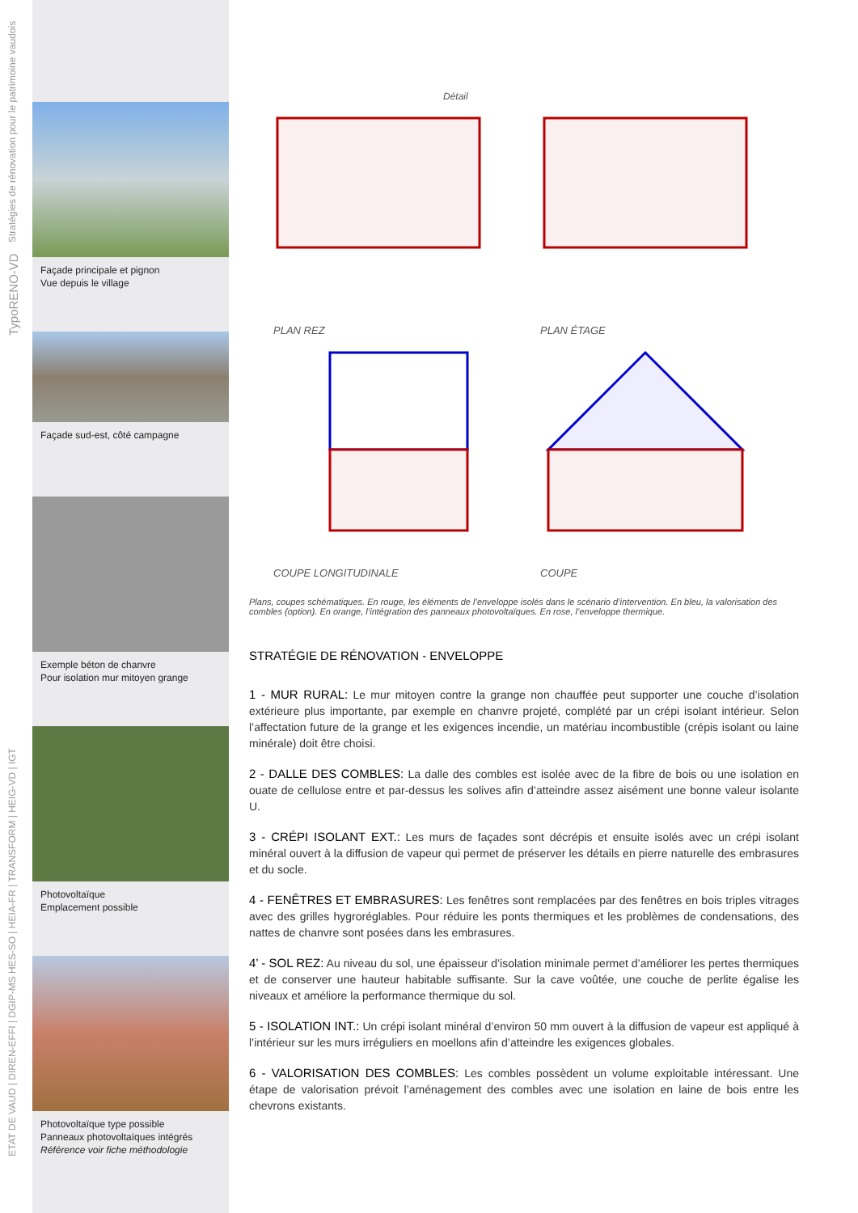Stratégies de rénovation pour le patrimoine vaudois
TypoRENO-VD
ETAT DE VAUD | DIREN-EFFI | DGIP-MS HES-SO | HEIA-FR | TRANSFORM | HEIG-VD | IGT
Façade principale et pignon
Vue depuis le village
Façade sud-est, côté campagne
Exemple béton de chanvre
Pour isolation mur mitoyen grange
Photovoltaïque
Emplacement possible
Photovoltaïque type possible
Panneaux photovoltaïques intégrés
Référence voir fiche méthodologie
Détail
PLAN REZ
PLAN ÉTAGE
COUPE LONGITUDINALE
COUPE
Plans, coupes schématiques. En rouge, les éléments de l’enveloppe isolés dans le scénario d’intervention. En bleu, la valorisation des combles (option). En orange, l’intégration des panneaux photovoltaïques. En rose, l’enveloppe thermique.
STRATÉGIE DE RÉNOVATION - ENVELOPPE
1 - MUR RURAL: Le mur mitoyen contre la grange non chauffée peut supporter une couche d’isolation extérieure plus importante, par exemple en chanvre projeté, complété par un crépi isolant intérieur. Selon l’affectation future de la grange et les exigences incendie, un matériau incombustible (crépis isolant ou laine minérale) doit être choisi.
2 - DALLE DES COMBLES: La dalle des combles est isolée avec de la fibre de bois ou une isolation en ouate de cellulose entre et par-dessus les solives afin d’atteindre assez aisément une bonne valeur isolante U.
3 - CRÉPI ISOLANT EXT.: Les murs de façades sont décrépis et ensuite isolés avec un crépi isolant minéral ouvert à la diffusion de vapeur qui permet de préserver les détails en pierre naturelle des embrasures et du socle.
4 - FENÊTRES ET EMBRASURES: Les fenêtres sont remplacées par des fenêtres en bois triples vitrages avec des grilles hygroréglables. Pour réduire les ponts thermiques et les problèmes de condensations, des nattes de chanvre sont posées dans les embrasures.
4’ - SOL REZ: Au niveau du sol, une épaisseur d’isolation minimale permet d’améliorer les pertes thermiques et de conserver une hauteur habitable suffisante. Sur la cave voûtée, une couche de perlite égalise les niveaux et améliore la performance thermique du sol.
5 - ISOLATION INT.: Un crépi isolant minéral d’environ 50 mm ouvert à la diffusion de vapeur est appliqué à l’intérieur sur les murs irréguliers en moellons afin d’atteindre les exigences globales.
6 - VALORISATION DES COMBLES: Les combles possèdent un volume exploitable intéressant. Une étape de valorisation prévoit l’aménagement des combles avec une isolation en laine de bois entre les chevrons existants.